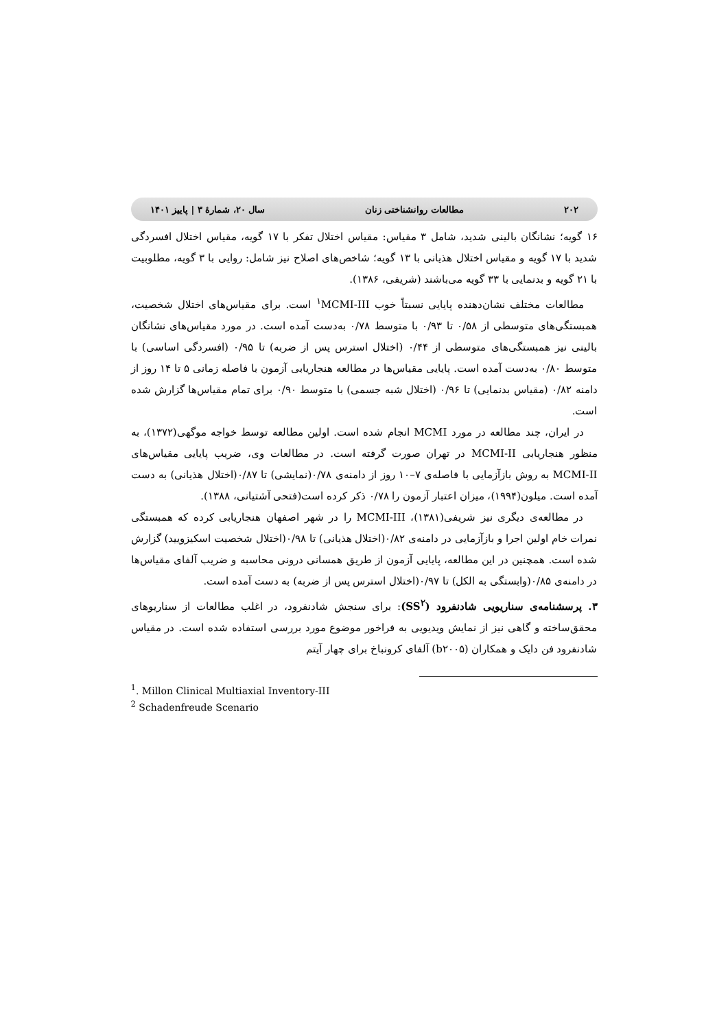۲۰۲ مطالعات روانشناختی زنان سال ۲۰، شمارهٔ ۳ | پاییز ۱۴۰۱
۱۶ گویه؛ نشانگان بالینی شدید، شامل ۳ مقیاس: مقیاس اختلال تفکر با ۱۷ گویه، مقیاس اختلال افسردگی شدید با ۱۷ گویه و مقیاس اختلال هذیانی با ۱۳ گویه؛ شاخص‌های اصلاح نیز شامل: روایی با ۳ گویه، مطلوبیت با ۲۱ گویه و بدنمایی با ۳۳ گویه می‌باشند (شریفی، ۱۳۸۶).
مطالعات مختلف نشان‌دهنده پایایی نسبتاً خوب <sup>۱</sup>MCMI-III است. برای مقیاس‌های اختلال شخصیت، همبستگی‌های متوسطی از ۰/۵۸ تا ۰/۹۳ با متوسط ۰/۷۸ به‌دست آمده است. در مورد مقیاس‌های نشانگان بالینی نیز همبستگی‌های متوسطی از ۰/۴۴ (اختلال استرس پس از ضربه) تا ۰/۹۵ (افسردگی اساسی) با متوسط ۰/۸۰ به‌دست آمده است. پایایی مقیاس‌ها در مطالعه هنجاریابی آزمون با فاصله زمانی ۵ تا ۱۴ روز از دامنه ۰/۸۲ (مقیاس بدنمایی) تا ۰/۹۶ (اختلال شبه جسمی) با متوسط ۰/۹۰ برای تمام مقیاس‌ها گزارش شده است.
در ایران، چند مطالعه در مورد MCMI انجام شده است. اولین مطالعه توسط خواجه موگهی(۱۳۷۲)، به منظور هنجاریابی MCMI-II در تهران صورت گرفته است. در مطالعات وی، ضریب پایایی مقیاس‌های MCMI-II به روش بازآزمایی با فاصله‌ی ۷–۱۰ روز از دامنه‌ی ۰/۷۸(نمایشی) تا ۰/۸۷(اختلال هذیانی) به دست آمده است. میلون(۱۹۹۴)، میزان اعتبار آزمون را ۰/۷۸ ذکر کرده است(فتحی آشتیانی، ۱۳۸۸).
در مطالعه‌ی دیگری نیز شریفی(۱۳۸۱)، MCMI-III را در شهر اصفهان هنجاریابی کرده که همبستگی نمرات خام اولین اجرا و بازآزمایی در دامنه‌ی ۰/۸۲(اختلال هذیانی) تا ۰/۹۸(اختلال شخصیت اسکیزویید) گزارش شده است. همچنین در این مطالعه، پایایی آزمون از طریق همسانی درونی محاسبه و ضریب آلفای مقیاس‌ها در دامنه‌ی ۰/۸۵(وابستگی به الکل) تا ۰/۹۷(اختلال استرس پس از ضربه) به دست آمده است.
۳. پرسشنامه‌ی سناریویی شادنفرود (SS<sup>۲</sup>): برای سنجش شادنفرود، در اغلب مطالعات از سناریوهای محقق‌ساخته و گاهی نیز از نمایش ویدیویی به فراخور موضوع مورد بررسی استفاده شده است. در مقیاس شادنفرود فن دایک و همکاران (b۲۰۰۵) آلفای کرونباخ برای چهار آیتم
<sup>1</sup>. Millon Clinical Multiaxial Inventory-III
<sup>2</sup> Schadenfreude Scenario